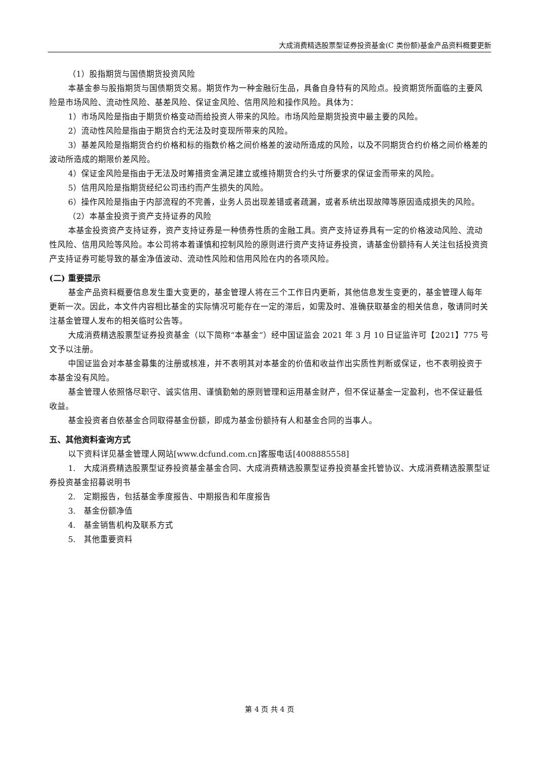大成消费精选股票型证券投资基金(C 类份额)基金产品资料概要更新
（1）股指期货与国债期货投资风险
本基金参与股指期货与国债期货交易。期货作为一种金融衍生品，具备自身特有的风险点。投资期货所面临的主要风险是市场风险、流动性风险、基差风险、保证金风险、信用风险和操作风险。具体为：
1）市场风险是指由于期货价格变动而给投资人带来的风险。市场风险是期货投资中最主要的风险。
2）流动性风险是指由于期货合约无法及时变现所带来的风险。
3）基差风险是指期货合约价格和标的指数价格之间价格差的波动所造成的风险，以及不同期货合约价格之间价格差的波动所造成的期限价差风险。
4）保证金风险是指由于无法及时筹措资金满足建立或维持期货合约头寸所要求的保证金而带来的风险。
5）信用风险是指期货经纪公司违约而产生损失的风险。
6）操作风险是指由于内部流程的不完善，业务人员出现差错或者疏漏，或者系统出现故障等原因造成损失的风险。
（2）本基金投资于资产支持证券的风险
本基金投资资产支持证券，资产支持证券是一种债券性质的金融工具。资产支持证券具有一定的价格波动风险、流动性风险、信用风险等风险。本公司将本着谨慎和控制风险的原则进行资产支持证券投资，请基金份额持有人关注包括投资资产支持证券可能导致的基金净值波动、流动性风险和信用风险在内的各项风险。
(二) 重要提示
基金产品资料概要信息发生重大变更的，基金管理人将在三个工作日内更新，其他信息发生变更的，基金管理人每年更新一次。因此，本文件内容相比基金的实际情况可能存在一定的滞后，如需及时、准确获取基金的相关信息，敬请同时关注基金管理人发布的相关临时公告等。
大成消费精选股票型证券投资基金（以下简称“本基金”）经中国证监会 2021 年 3 月 10 日证监许可【2021】775 号文予以注册。
中国证监会对本基金募集的注册或核准，并不表明其对本基金的价值和收益作出实质性判断或保证，也不表明投资于本基金没有风险。
基金管理人依照恪尽职守、诚实信用、谨慎勤勉的原则管理和运用基金财产，但不保证基金一定盈利，也不保证最低收益。
基金投资者自依基金合同取得基金份额，即成为基金份额持有人和基金合同的当事人。
五、其他资料查询方式
以下资料详见基金管理人网站[www.dcfund.com.cn]客服电话[4008885558]
1.　大成消费精选股票型证券投资基金基金合同、大成消费精选股票型证券投资基金托管协议、大成消费精选股票型证券投资基金招募说明书
2.　定期报告，包括基金季度报告、中期报告和年度报告
3.　基金份额净值
4.　基金销售机构及联系方式
5.　其他重要资料
第 4 页 共 4 页